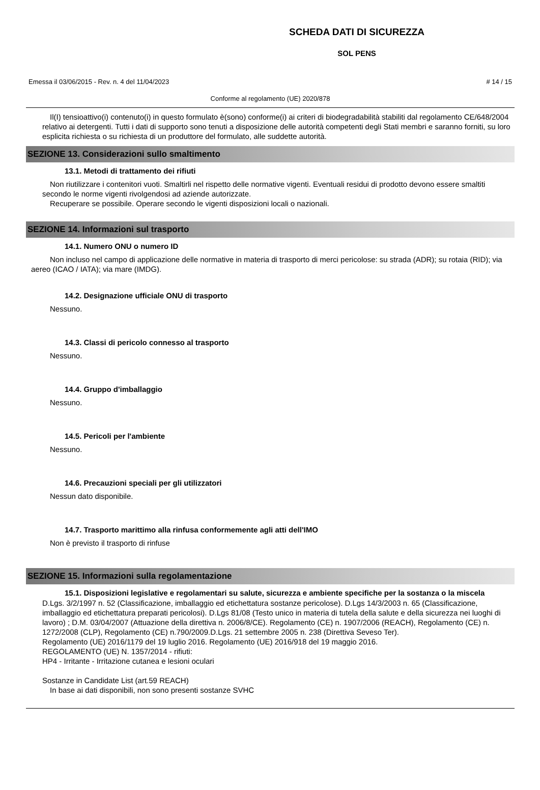SCHEDA DATI DI SICUREZZA
SOL PENS
Emessa il 03/06/2015 - Rev. n. 4 del 11/04/2023 # 14 / 15
Conforme al regolamento (UE) 2020/878
Il(I) tensioattivo(i) contenuto(i) in questo formulato è(sono) conforme(i) ai criteri di biodegradabilità stabiliti dal regolamento CE/648/2004 relativo ai detergenti. Tutti i dati di supporto sono tenuti a disposizione delle autorità competenti degli Stati membri e saranno forniti, su loro esplicita richiesta o su richiesta di un produttore del formulato, alle suddette autorità.
SEZIONE 13. Considerazioni sullo smaltimento
13.1. Metodi di trattamento dei rifiuti
Non riutilizzare i contenitori vuoti. Smaltirli nel rispetto delle normative vigenti. Eventuali residui di prodotto devono essere smaltiti secondo le norme vigenti rivolgendosi ad aziende autorizzate.
Recuperare se possibile. Operare secondo le vigenti disposizioni locali o nazionali.
SEZIONE 14. Informazioni sul trasporto
14.1. Numero ONU o numero ID
Non incluso nel campo di applicazione delle normative in materia di trasporto di merci pericolose: su strada (ADR); su rotaia (RID); via aereo (ICAO / IATA); via mare (IMDG).
14.2. Designazione ufficiale ONU di trasporto
Nessuno.
14.3. Classi di pericolo connesso al trasporto
Nessuno.
14.4. Gruppo d'imballaggio
Nessuno.
14.5. Pericoli per l'ambiente
Nessuno.
14.6. Precauzioni speciali per gli utilizzatori
Nessun dato disponibile.
14.7. Trasporto marittimo alla rinfusa conformemente agli atti dell'IMO
Non è previsto il trasporto di rinfuse
SEZIONE 15. Informazioni sulla regolamentazione
15.1. Disposizioni legislative e regolamentari su salute, sicurezza e ambiente specifiche per la sostanza o la miscela
D.Lgs. 3/2/1997 n. 52 (Classificazione, imballaggio ed etichettatura sostanze pericolose). D.Lgs 14/3/2003 n. 65 (Classificazione, imballaggio ed etichettatura preparati pericolosi). D.Lgs 81/08 (Testo unico in materia di tutela della salute e della sicurezza nei luoghi di lavoro) ; D.M. 03/04/2007 (Attuazione della direttiva n. 2006/8/CE). Regolamento (CE) n. 1907/2006 (REACH), Regolamento (CE) n. 1272/2008 (CLP), Regolamento (CE) n.790/2009.D.Lgs. 21 settembre 2005 n. 238 (Direttiva Seveso Ter).
Regolamento (UE) 2016/1179 del 19 luglio 2016. Regolamento (UE) 2016/918 del 19 maggio 2016.
REGOLAMENTO (UE) N. 1357/2014 - rifiuti:
HP4 - Irritante - Irritazione cutanea e lesioni oculari
Sostanze in Candidate List (art.59 REACH)
In base ai dati disponibili, non sono presenti sostanze SVHC